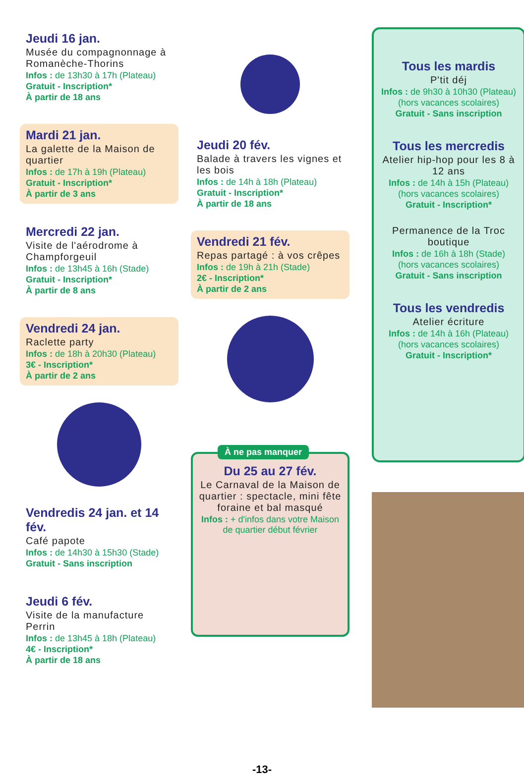Jeudi 16 jan.
Musée du compagnonnage à Romanèche-Thorins
Infos : de 13h30 à 17h (Plateau)
Gratuit - Inscription*
À partir de 18 ans
Mardi 21 jan.
La galette de la Maison de quartier
Infos : de 17h à 19h (Plateau)
Gratuit - Inscription*
À partir de 3 ans
Mercredi 22 jan.
Visite de l'aérodrome à Champforgeuil
Infos : de 13h45 à 16h (Stade)
Gratuit - Inscription*
À partir de 8 ans
Vendredi 24 jan.
Raclette party
Infos : de 18h à 20h30 (Plateau)
3€ - Inscription*
À partir de 2 ans
Vendredis 24 jan. et 14 fév.
Café papote
Infos : de 14h30 à 15h30 (Stade)
Gratuit - Sans inscription
Jeudi 6 fév.
Visite de la manufacture Perrin
Infos : de 13h45 à 18h (Plateau)
4€ - Inscription*
À partir de 18 ans
Jeudi 20 fév.
Balade à travers les vignes et les bois
Infos : de 14h à 18h (Plateau)
Gratuit - Inscription*
À partir de 18 ans
Vendredi 21 fév.
Repas partagé : à vos crêpes
Infos : de 19h à 21h (Stade)
2€ - Inscription*
À partir de 2 ans
À ne pas manquer
Du 25 au 27 fév.
Le Carnaval de la Maison de quartier : spectacle, mini fête foraine et bal masqué
Infos : + d'infos dans votre Maison de quartier début février
Tous les mardis
P'tit déj
Infos : de 9h30 à 10h30 (Plateau)
(hors vacances scolaires)
Gratuit - Sans inscription
Tous les mercredis
Atelier hip-hop pour les 8 à 12 ans
Infos : de 14h à 15h (Plateau)
(hors vacances scolaires)
Gratuit - Inscription*
Permanence de la Troc boutique
Infos : de 16h à 18h (Stade)
(hors vacances scolaires)
Gratuit - Sans inscription
Tous les vendredis
Atelier écriture
Infos : de 14h à 16h (Plateau)
(hors vacances scolaires)
Gratuit - Inscription*
-13-